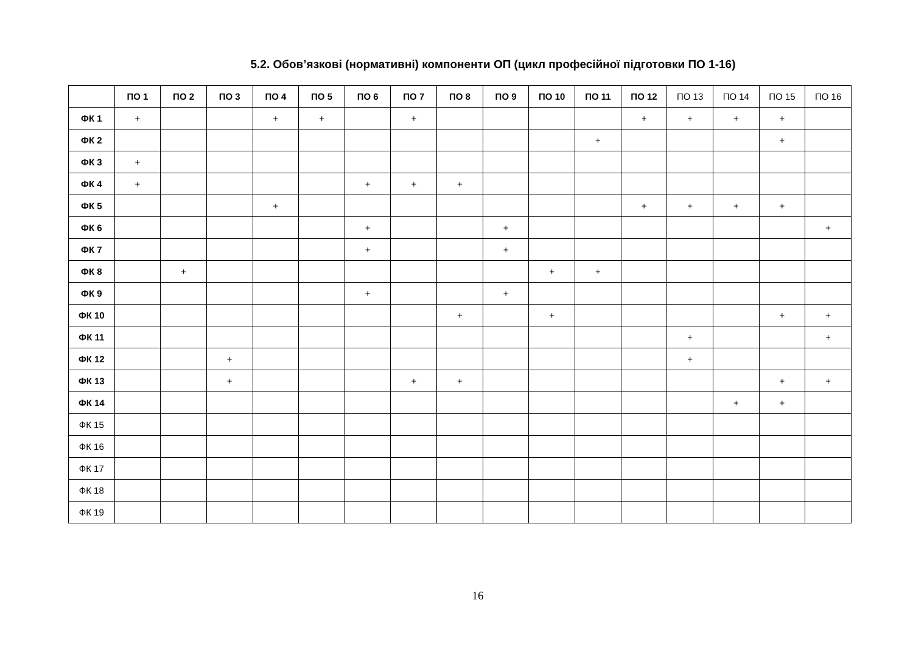5.2. Обов’язкові (нормативні) компоненти ОП (цикл професійної підготовки ПО 1-16)
| | ПО 1 | ПО 2 | ПО 3 | ПО 4 | ПО 5 | ПО 6 | ПО 7 | ПО 8 | ПО 9 | ПО 10 | ПО 11 | ПО 12 | ПО 13 | ПО 14 | ПО 15 | ПО 16 |
| --- | --- | --- | --- | --- | --- | --- | --- | --- | --- | --- | --- | --- | --- | --- | --- | --- |
| ФК 1 | + | | | + | + | | + | | | | | + | + | + | + | |
| ФК 2 | | | | | | | | | | | + | | | | + | |
| ФК 3 | + | | | | | | | | | | | | | | | |
| ФК 4 | + | | | | | + | + | + | | | | | | | | |
| ФК 5 | | | | + | | | | | | | | + | + | + | + | |
| ФК 6 | | | | | | + | | | + | | | | | | | + |
| ФК 7 | | | | | | + | | | + | | | | | | | |
| ФК 8 | | + | | | | | | | | + | + | | | | | |
| ФК 9 | | | | | | + | | | + | | | | | | | |
| ФК 10 | | | | | | | | + | | + | | | | | + | + |
| ФК 11 | | | | | | | | | | | | | + | | | + |
| ФК 12 | | | + | | | | | | | | | | + | | | |
| ФК 13 | | | + | | | | + | + | | | | | | | + | + |
| ФК 14 | | | | | | | | | | | | | | + | + | |
| ФК 15 | | | | | | | | | | | | | | | | |
| ФК 16 | | | | | | | | | | | | | | | | |
| ФК 17 | | | | | | | | | | | | | | | | |
| ФК 18 | | | | | | | | | | | | | | | | |
| ФК 19 | | | | | | | | | | | | | | | | |
16